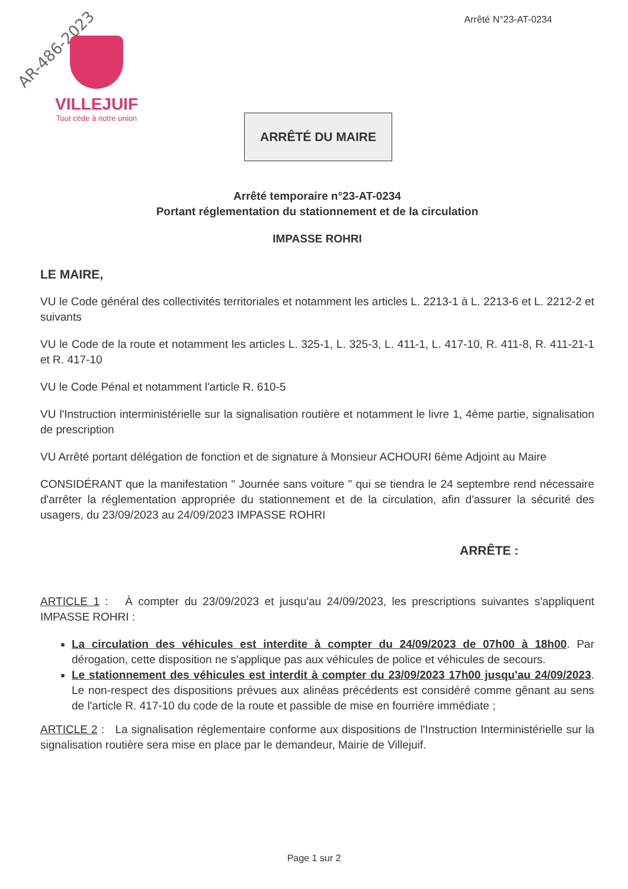AR-486-2023
VILLEJUIF
Tout cède à notre union
Arrêté N°23-AT-0234
ARRÊTÉ DU MAIRE
Arrêté temporaire n°23-AT-0234
Portant réglementation du stationnement et de la circulation
IMPASSE ROHRI
LE MAIRE,
VU le Code général des collectivités territoriales et notamment les articles L. 2213-1 à L. 2213-6 et L. 2212-2 et suivants
VU le Code de la route et notamment les articles L. 325-1, L. 325-3, L. 411-1, L. 417-10, R. 411-8, R. 411-21-1 et R. 417-10
VU le Code Pénal et notamment l'article R. 610-5
VU l'Instruction interministérielle sur la signalisation routière et notamment le livre 1, 4ème partie, signalisation de prescription
VU Arrêté portant délégation de fonction et de signature à Monsieur ACHOURI 6ème Adjoint au Maire
CONSIDÉRANT que la manifestation " Journée sans voiture " qui se tiendra le 24 septembre rend nécessaire d'arrêter la réglementation appropriée du stationnement et de la circulation, afin d'assurer la sécurité des usagers, du 23/09/2023 au 24/09/2023 IMPASSE ROHRI
ARRÊTE :
ARTICLE 1 : À compter du 23/09/2023 et jusqu'au 24/09/2023, les prescriptions suivantes s'appliquent IMPASSE ROHRI :
La circulation des véhicules est interdite à compter du 24/09/2023 de 07h00 à 18h00. Par dérogation, cette disposition ne s'applique pas aux véhicules de police et véhicules de secours.
Le stationnement des véhicules est interdit à compter du 23/09/2023 17h00 jusqu'au 24/09/2023. Le non-respect des dispositions prévues aux alinéas précédents est considéré comme gênant au sens de l'article R. 417-10 du code de la route et passible de mise en fourrière immédiate ;
ARTICLE 2 : La signalisation réglementaire conforme aux dispositions de l'Instruction Interministérielle sur la signalisation routière sera mise en place par le demandeur, Mairie de Villejuif.
Page 1 sur 2